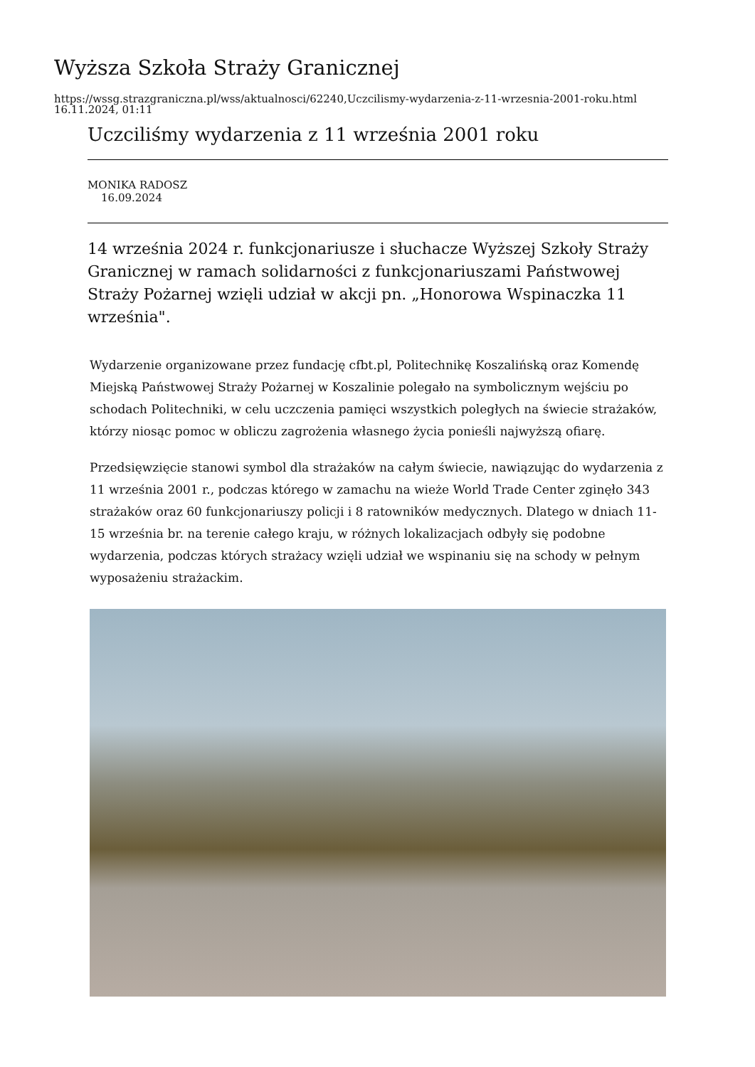Wyższa Szkoła Straży Granicznej
https://wssg.strazgraniczna.pl/wss/aktualnosci/62240,Uczcilismy-wydarzenia-z-11-wrzesnia-2001-roku.html
16.11.2024, 01:11
Uczciliśmy wydarzenia z 11 września 2001 roku
MONIKA RADOSZ
16.09.2024
14 września 2024 r. funkcjonariusze i słuchacze Wyższej Szkoły Straży Granicznej w ramach solidarności z funkcjonariuszami Państwowej Straży Pożarnej wzięli udział w akcji pn. „Honorowa Wspinaczka 11 września".
Wydarzenie organizowane przez fundację cfbt.pl, Politechnikę Koszalińską oraz Komendę Miejską Państwowej Straży Pożarnej w Koszalinie polegało na symbolicznym wejściu po schodach Politechniki, w celu uczczenia pamięci wszystkich poległych na świecie strażaków, którzy niosąc pomoc w obliczu zagrożenia własnego życia ponieśli najwyższą ofiarę.
Przedsięwzięcie stanowi symbol dla strażaków na całym świecie, nawiązując do wydarzenia z 11 września 2001 r., podczas którego w zamachu na wieże World Trade Center zginęło 343 strażaków oraz 60 funkcjonariuszy policji i 8 ratowników medycznych. Dlatego w dniach 11-15 września br. na terenie całego kraju, w różnych lokalizacjach odbyły się podobne wydarzenia, podczas których strażacy wzięli udział we wspinaniu się na schody w pełnym wyposażeniu strażackim.